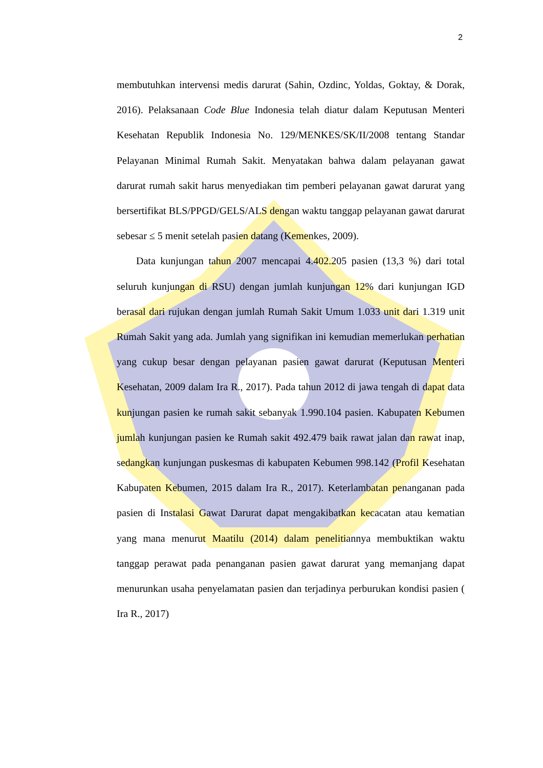2
membutuhkan intervensi medis darurat (Sahin, Ozdinc, Yoldas, Goktay, & Dorak, 2016). Pelaksanaan Code Blue Indonesia telah diatur dalam Keputusan Menteri Kesehatan Republik Indonesia No. 129/MENKES/SK/II/2008 tentang Standar Pelayanan Minimal Rumah Sakit. Menyatakan bahwa dalam pelayanan gawat darurat rumah sakit harus menyediakan tim pemberi pelayanan gawat darurat yang bersertifikat BLS/PPGD/GELS/ALS dengan waktu tanggap pelayanan gawat darurat sebesar ≤ 5 menit setelah pasien datang (Kemenkes, 2009).
Data kunjungan tahun 2007 mencapai 4.402.205 pasien (13,3 %) dari total seluruh kunjungan di RSU) dengan jumlah kunjungan 12% dari kunjungan IGD berasal dari rujukan dengan jumlah Rumah Sakit Umum 1.033 unit dari 1.319 unit Rumah Sakit yang ada. Jumlah yang signifikan ini kemudian memerlukan perhatian yang cukup besar dengan pelayanan pasien gawat darurat (Keputusan Menteri Kesehatan, 2009 dalam Ira R., 2017). Pada tahun 2012 di jawa tengah di dapat data kunjungan pasien ke rumah sakit sebanyak 1.990.104 pasien. Kabupaten Kebumen jumlah kunjungan pasien ke Rumah sakit 492.479 baik rawat jalan dan rawat inap, sedangkan kunjungan puskesmas di kabupaten Kebumen 998.142 (Profil Kesehatan Kabupaten Kebumen, 2015 dalam Ira R., 2017). Keterlambatan penanganan pada pasien di Instalasi Gawat Darurat dapat mengakibatkan kecacatan atau kematian yang mana menurut Maatilu (2014) dalam penelitiannya membuktikan waktu tanggap perawat pada penanganan pasien gawat darurat yang memanjang dapat menurunkan usaha penyelamatan pasien dan terjadinya perburukan kondisi pasien ( Ira R., 2017)